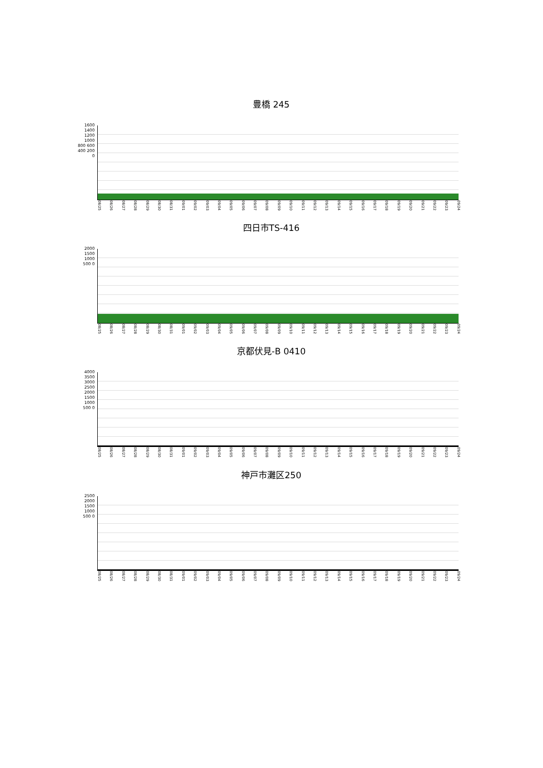豊橋 245
1600 1400 1200 1000 800 600 400 200 0
08/25 08/26 08/27 08/28 08/29 08/30 08/31 09/01 09/02 09/03 09/04 09/05 09/06 09/07 09/08 09/09 09/10 09/11 09/12 09/13 09/14 09/15 09/16 09/17 09/18 09/19 09/20 09/21 09/22 09/23 09/24
四日市TS-416
2000 1500 1000 500 0
08/25 08/26 08/27 08/28 08/29 08/30 08/31 09/01 09/02 09/03 09/04 09/05 09/06 09/07 09/08 09/09 09/10 09/11 09/12 09/13 09/14 09/15 09/16 09/17 09/18 09/19 09/20 09/21 09/22 09/23 09/24
京都伏見-B 0410
4000 3500 3000 2500 2000 1500 1000 500 0
08/25 08/26 08/27 08/28 08/29 08/30 08/31 09/01 09/02 09/03 09/04 09/05 09/06 09/07 09/08 09/09 09/10 09/11 09/12 09/13 09/14 09/15 09/16 09/17 09/18 09/19 09/20 09/21 09/22 09/23 09/24
神戸市灘区250
2500 2000 1500 1000 500 0
08/25 08/26 08/27 08/28 08/29 08/30 08/31 09/01 09/02 09/03 09/04 09/05 09/06 09/07 09/08 09/09 09/10 09/11 09/12 09/13 09/14 09/15 09/16 09/17 09/18 09/19 09/20 09/21 09/22 09/23 09/24